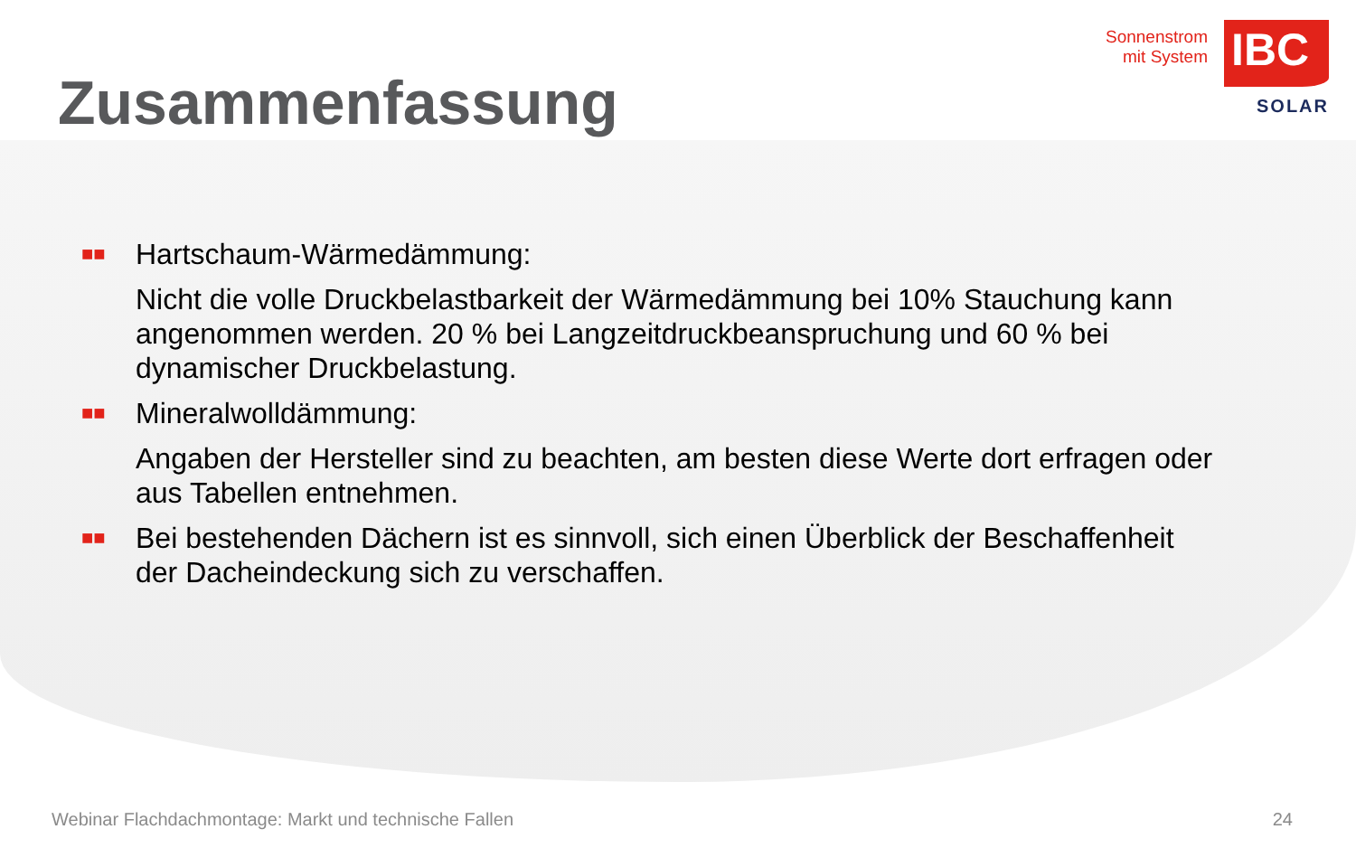Zusammenfassung
Sonnenstrom
mit System
IBC
SOLAR
■■
Hartschaum-Wärmedämmung:
Nicht die volle Druckbelastbarkeit der Wärmedämmung bei 10% Stauchung kann angenommen werden. 20 % bei Langzeitdruckbeanspruchung und 60 % bei dynamischer Druckbelastung.
■■
Mineralwolldämmung:
Angaben der Hersteller sind zu beachten, am besten diese Werte dort erfragen oder aus Tabellen entnehmen.
■■
Bei bestehenden Dächern ist es sinnvoll, sich einen Überblick der Beschaffenheit der Dacheindeckung sich zu verschaffen.
Webinar Flachdachmontage: Markt und technische Fallen 24